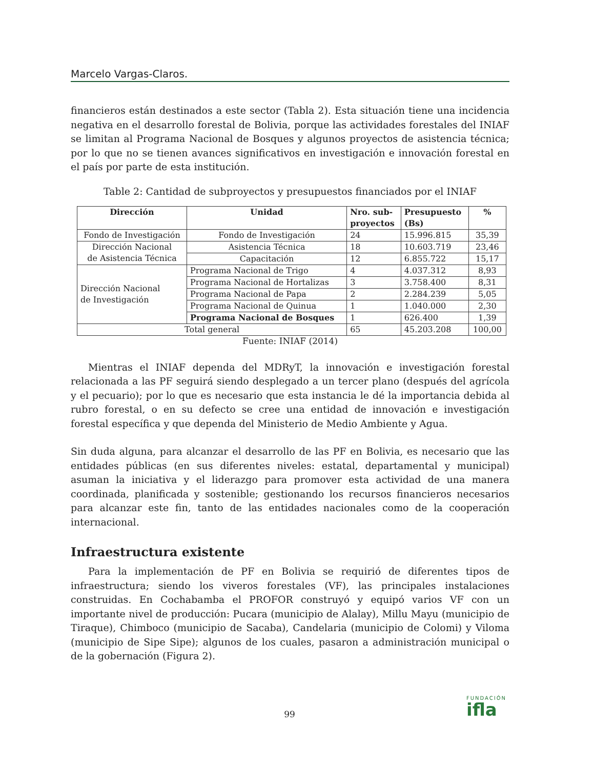Marcelo Vargas-Claros.
financieros están destinados a este sector (Tabla 2). Esta situación tiene una incidencia negativa en el desarrollo forestal de Bolivia, porque las actividades forestales del INIAF se limitan al Programa Nacional de Bosques y algunos proyectos de asistencia técnica; por lo que no se tienen avances significativos en investigación e innovación forestal en el país por parte de esta institución.
Table 2: Cantidad de subproyectos y presupuestos financiados por el INIAF
| Dirección | Unidad | Nro. sub- proyectos | Presupuesto (Bs) | % |
| --- | --- | --- | --- | --- |
| Fondo de Investigación | Fondo de Investigación | 24 | 15.996.815 | 35,39 |
| Dirección Nacional de Asistencia Técnica | Asistencia Técnica | 18 | 10.603.719 | 23,46 |
| | Capacitación | 12 | 6.855.722 | 15,17 |
| Dirección Nacional de Investigación | Programa Nacional de Trigo | 4 | 4.037.312 | 8,93 |
| | Programa Nacional de Hortalizas | 3 | 3.758.400 | 8,31 |
| | Programa Nacional de Papa | 2 | 2.284.239 | 5,05 |
| | Programa Nacional de Quinua | 1 | 1.040.000 | 2,30 |
| | Programa Nacional de Bosques | 1 | 626.400 | 1,39 |
| Total general | | 65 | 45.203.208 | 100,00 |
Fuente: INIAF (2014)
Mientras el INIAF dependa del MDRyT, la innovación e investigación forestal relacionada a las PF seguirá siendo desplegado a un tercer plano (después del agrícola y el pecuario); por lo que es necesario que esta instancia le dé la importancia debida al rubro forestal, o en su defecto se cree una entidad de innovación e investigación forestal específica y que dependa del Ministerio de Medio Ambiente y Agua.
Sin duda alguna, para alcanzar el desarrollo de las PF en Bolivia, es necesario que las entidades públicas (en sus diferentes niveles: estatal, departamental y municipal) asuman la iniciativa y el liderazgo para promover esta actividad de una manera coordinada, planificada y sostenible; gestionando los recursos financieros necesarios para alcanzar este fin, tanto de las entidades nacionales como de la cooperación internacional.
Infraestructura existente
Para la implementación de PF en Bolivia se requirió de diferentes tipos de infraestructura; siendo los viveros forestales (VF), las principales instalaciones construidas. En Cochabamba el PROFOR construyó y equipó varios VF con un importante nivel de producción: Pucara (municipio de Alalay), Millu Mayu (municipio de Tiraque), Chimboco (municipio de Sacaba), Candelaria (municipio de Colomi) y Viloma (municipio de Sipe Sipe); algunos de los cuales, pasaron a administración municipal o de la gobernación (Figura 2).
99
FUNDACIÓN
ifla